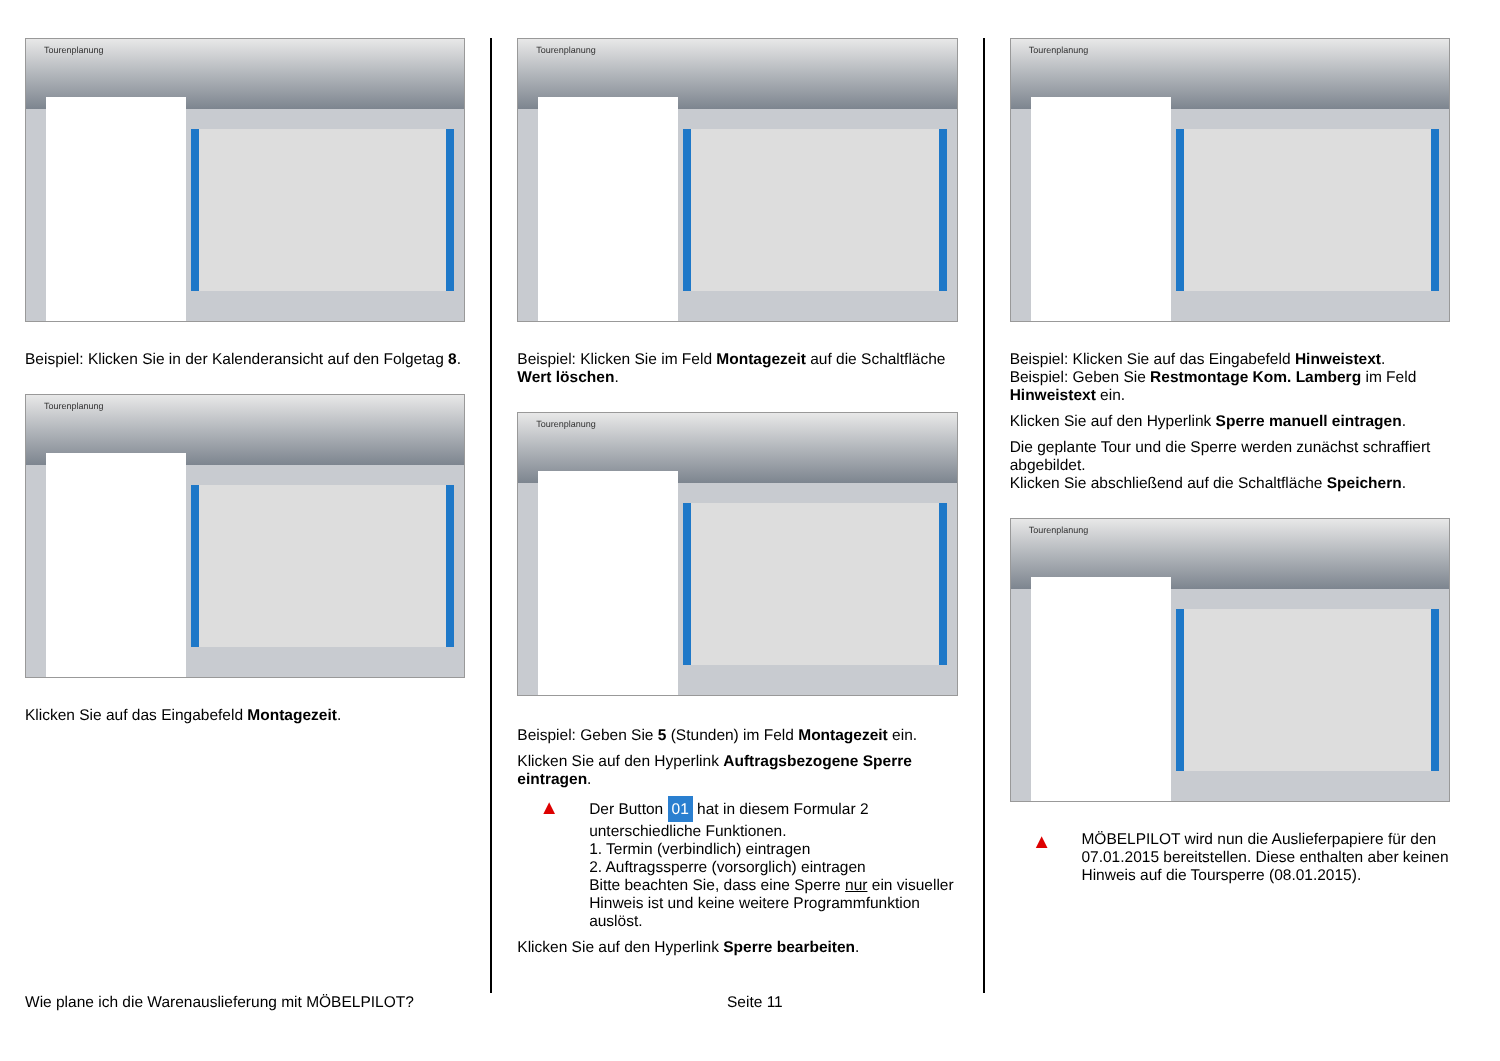Tourenplanung
Beispiel: Klicken Sie in der Kalenderansicht auf den Folgetag 8.
Tourenplanung
Klicken Sie auf das Eingabefeld Montagezeit.
Tourenplanung
Beispiel: Klicken Sie im Feld Montagezeit auf die Schaltfläche Wert löschen.
Tourenplanung
Beispiel: Geben Sie 5 (Stunden) im Feld Montagezeit ein.
Klicken Sie auf den Hyperlink Auftragsbezogene Sperre eintragen.
▲
Der Button 01 hat in diesem Formular 2 unterschiedliche Funktionen.
1. Termin (verbindlich) eintragen
2. Auftragssperre (vorsorglich) eintragen
Bitte beachten Sie, dass eine Sperre nur ein visueller Hinweis ist und keine weitere Programmfunktion auslöst.
Klicken Sie auf den Hyperlink Sperre bearbeiten.
Tourenplanung
Beispiel: Klicken Sie auf das Eingabefeld Hinweistext.
Beispiel: Geben Sie Restmontage Kom. Lamberg im Feld Hinweistext ein.
Klicken Sie auf den Hyperlink Sperre manuell eintragen.
Die geplante Tour und die Sperre werden zunächst schraffiert abgebildet.
Klicken Sie abschließend auf die Schaltfläche Speichern.
Tourenplanung
▲
MÖBELPILOT wird nun die Auslieferpapiere für den 07.01.2015 bereitstellen. Diese enthalten aber keinen Hinweis auf die Toursperre (08.01.2015).
Wie plane ich die Warenauslieferung mit MÖBELPILOT? Seite 11